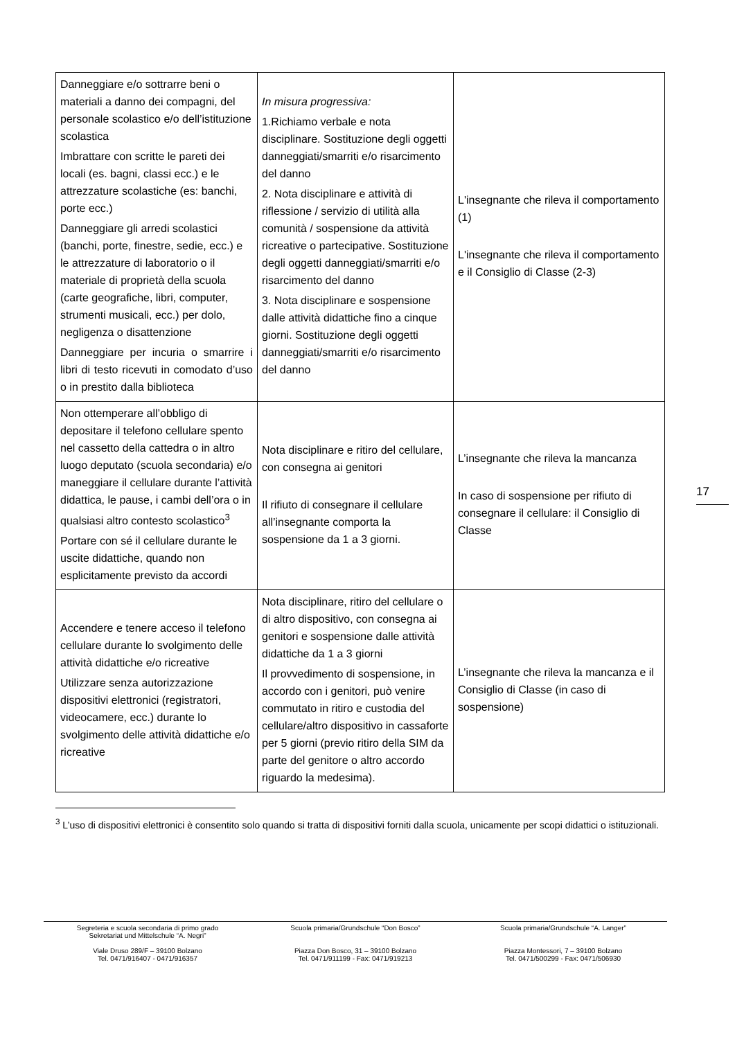| Danneggiare e/o sottrarre beni o materiali a danno dei compagni, del personale scolastico e/o dell’istituzione scolastica Imbrattare con scritte le pareti dei locali (es. bagni, classi ecc.) e le attrezzature scolastiche (es: banchi, porte ecc.) Danneggiare gli arredi scolastici (banchi, porte, finestre, sedie, ecc.) e le attrezzature di laboratorio o il materiale di proprietà della scuola (carte geografiche, libri, computer, strumenti musicali, ecc.) per dolo, negligenza o disattenzione Danneggiare per incuria o smarrire i libri di testo ricevuti in comodato d’uso o in prestito dalla biblioteca | In misura progressiva: 1.Richiamo verbale e nota disciplinare. Sostituzione degli oggetti danneggiati/smarriti e/o risarcimento del danno 2. Nota disciplinare e attività di riflessione / servizio di utilità alla comunità / sospensione da attività ricreative o partecipative. Sostituzione degli oggetti danneggiati/smarriti e/o risarcimento del danno 3. Nota disciplinare e sospensione dalle attività didattiche fino a cinque giorni. Sostituzione degli oggetti danneggiati/smarriti e/o risarcimento del danno | L'insegnante che rileva il comportamento (1) L'insegnante che rileva il comportamento e il Consiglio di Classe (2-3) |
| Non ottemperare all’obbligo di depositare il telefono cellulare spento nel cassetto della cattedra o in altro luogo deputato (scuola secondaria) e/o maneggiare il cellulare durante l’attività didattica, le pause, i cambi dell’ora o in qualsiasi altro contesto scolastico<sup>3</sup> Portare con sé il cellulare durante le uscite didattiche, quando non esplicitamente previsto da accordi | Nota disciplinare e ritiro del cellulare, con consegna ai genitori Il rifiuto di consegnare il cellulare all’insegnante comporta la sospensione da 1 a 3 giorni. | L’insegnante che rileva la mancanza In caso di sospensione per rifiuto di consegnare il cellulare: il Consiglio di Classe |
| Accendere e tenere acceso il telefono cellulare durante lo svolgimento delle attività didattiche e/o ricreative Utilizzare senza autorizzazione dispositivi elettronici (registratori, videocamere, ecc.) durante lo svolgimento delle attività didattiche e/o ricreative | Nota disciplinare, ritiro del cellulare o di altro dispositivo, con consegna ai genitori e sospensione dalle attività didattiche da 1 a 3 giorni Il provvedimento di sospensione, in accordo con i genitori, può venire commutato in ritiro e custodia del cellulare/altro dispositivo in cassaforte per 5 giorni (previo ritiro della SIM da parte del genitore o altro accordo riguardo la medesima). | L’insegnante che rileva la mancanza e il Consiglio di Classe (in caso di sospensione) |
<sup>3</sup> L’uso di dispositivi elettronici è consentito solo quando si tratta di dispositivi forniti dalla scuola, unicamente per scopi didattici o istituzionali.
17
Segreteria e scuola secondaria di primo grado
Sekretariat und Mittelschule “A. Negri”
Viale Druso 289/F – 39100 Bolzano
Tel. 0471/916407 - 0471/916357
Scuola primaria/Grundschule “Don Bosco”
Piazza Don Bosco, 31 – 39100 Bolzano
Tel. 0471/911199 - Fax: 0471/919213
Scuola primaria/Grundschule “A. Langer”
Piazza Montessori, 7 – 39100 Bolzano
Tel. 0471/500299 - Fax: 0471/506930